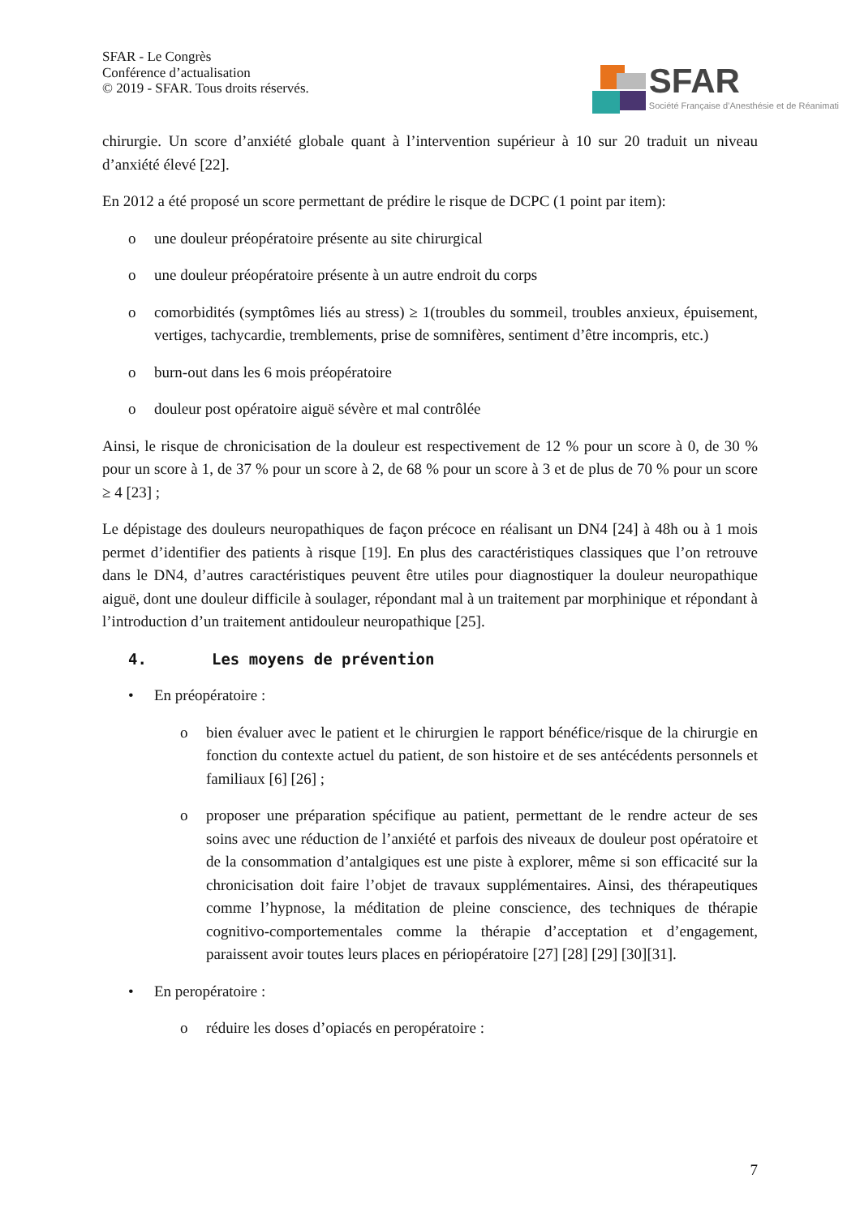SFAR - Le Congrès
Conférence d’actualisation
© 2019 - SFAR. Tous droits réservés.
SFAR
Société Française d’Anesthésie et de Réanimati
chirurgie. Un score d’anxiété globale quant à l’intervention supérieur à 10 sur 20 traduit un niveau d’anxiété élevé [22].
En 2012 a été proposé un score permettant de prédire le risque de DCPC (1 point par item):
o une douleur préopératoire présente au site chirurgical
o une douleur préopératoire présente à un autre endroit du corps
o comorbidités (symptômes liés au stress) ≥ 1(troubles du sommeil, troubles anxieux, épuisement, vertiges, tachycardie, tremblements, prise de somnifères, sentiment d’être incompris, etc.)
o burn-out dans les 6 mois préopératoire
o douleur post opératoire aiguë sévère et mal contrôlée
Ainsi, le risque de chronicisation de la douleur est respectivement de 12 % pour un score à 0, de 30 % pour un score à 1, de 37 % pour un score à 2, de 68 % pour un score à 3 et de plus de 70 % pour un score ≥ 4 [23] ;
Le dépistage des douleurs neuropathiques de façon précoce en réalisant un DN4 [24] à 48h ou à 1 mois permet d’identifier des patients à risque [19]. En plus des caractéristiques classiques que l’on retrouve dans le DN4, d’autres caractéristiques peuvent être utiles pour diagnostiquer la douleur neuropathique aiguë, dont une douleur difficile à soulager, répondant mal à un traitement par morphinique et répondant à l’introduction d’un traitement antidouleur neuropathique [25].
4. Les moyens de prévention
• En préopératoire :
o bien évaluer avec le patient et le chirurgien le rapport bénéfice/risque de la chirurgie en fonction du contexte actuel du patient, de son histoire et de ses antécédents personnels et familiaux [6] [26] ;
o proposer une préparation spécifique au patient, permettant de le rendre acteur de ses soins avec une réduction de l’anxiété et parfois des niveaux de douleur post opératoire et de la consommation d’antalgiques est une piste à explorer, même si son efficacité sur la chronicisation doit faire l’objet de travaux supplémentaires. Ainsi, des thérapeutiques comme l’hypnose, la méditation de pleine conscience, des techniques de thérapie cognitivo-comportementales comme la thérapie d’acceptation et d’engagement, paraissent avoir toutes leurs places en périopératoire [27] [28] [29] [30][31].
• En peropératoire :
o réduire les doses d’opiacés en peropératoire :
7